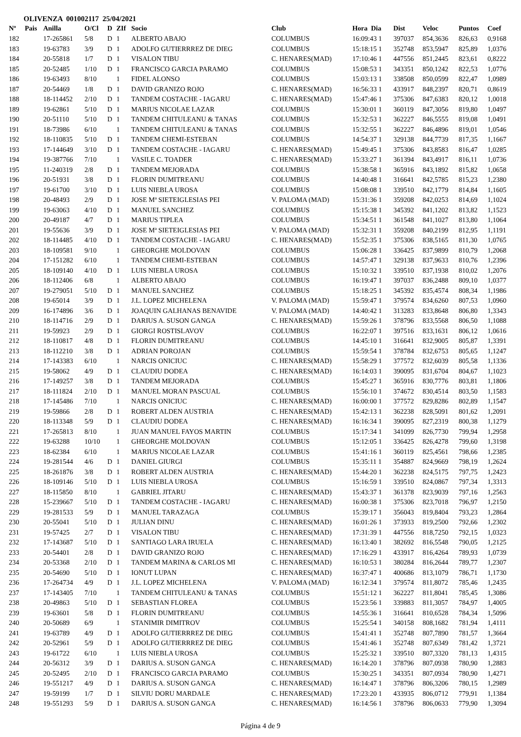OLIVENZA 001002117 25/04/2021
| Nº | Pais | Anilla | O/Cl | D | ZIf | Socio | Club | Hora Dia | Dist | Veloc | Puntos | Coef |
| --- | --- | --- | --- | --- | --- | --- | --- | --- | --- | --- | --- | --- |
| 182 | | 17-265861 | 5/8 | D | 1 | ALBERTO ABAJO | COLUMBUS | 16:09:43 1 | 397037 | 854,3636 | 826,63 | 0,9168 |
| 183 | | 19-63783 | 3/9 | D | 1 | ADOLFO GUTIERRREZ DE DIEG | COLUMBUS | 15:18:15 1 | 352748 | 853,5947 | 825,89 | 1,0376 |
| 184 | | 20-55818 | 1/7 | D | 1 | VISALON TIBU | C. HENARES(MAD) | 17:10:46 1 | 447556 | 851,2445 | 823,61 | 0,8222 |
| 185 | | 20-52485 | 1/10 | D | 1 | FRANCISCO GARCIA PARAMO | COLUMBUS | 15:08:53 1 | 343351 | 850,1242 | 822,53 | 1,0776 |
| 186 | | 19-63493 | 8/10 | | 1 | FIDEL ALONSO | COLUMBUS | 15:03:13 1 | 338508 | 850,0599 | 822,47 | 1,0989 |
| 187 | | 20-54469 | 1/8 | D | 1 | DAVID GRANIZO ROJO | C. HENARES(MAD) | 16:56:33 1 | 433917 | 848,2397 | 820,71 | 0,8619 |
| 188 | | 18-114452 | 2/10 | D | 1 | TANDEM COSTACHE - IAGARU | C. HENARES(MAD) | 15:47:46 1 | 375306 | 847,6383 | 820,12 | 1,0018 |
| 189 | | 19-62861 | 5/10 | D | 1 | MARIUS NICOLAE LAZAR | COLUMBUS | 15:30:01 1 | 360119 | 847,3056 | 819,80 | 1,0497 |
| 190 | | 20-51110 | 5/10 | D | 1 | TANDEM CHITULEANU & TANAS | COLUMBUS | 15:32:53 1 | 362227 | 846,5555 | 819,08 | 1,0491 |
| 191 | | 18-73986 | 6/10 | | 1 | TANDEM CHITULEANU & TANAS | COLUMBUS | 15:32:55 1 | 362227 | 846,4896 | 819,01 | 1,0546 |
| 192 | | 18-110835 | 5/10 | D | 1 | TANDEM CHEMI-ESTEBAN | COLUMBUS | 14:54:37 1 | 329138 | 844,7739 | 817,35 | 1,1667 |
| 193 | | 17-144649 | 3/10 | D | 1 | TANDEM COSTACHE - IAGARU | C. HENARES(MAD) | 15:49:45 1 | 375306 | 843,8583 | 816,47 | 1,0285 |
| 194 | | 19-387766 | 7/10 | | 1 | VASILE C. TOADER | C. HENARES(MAD) | 15:33:27 1 | 361394 | 843,4917 | 816,11 | 1,0736 |
| 195 | | 11-240319 | 2/8 | D | 1 | TANDEM MEJORADA | COLUMBUS | 15:38:58 1 | 365916 | 843,1892 | 815,82 | 1,0658 |
| 196 | | 20-51931 | 3/8 | D | 1 | FLORIN DUMITREANU | COLUMBUS | 14:40:48 1 | 316641 | 842,5785 | 815,23 | 1,2380 |
| 197 | | 19-61700 | 3/10 | D | 1 | LUIS NIEBLA UROSA | COLUMBUS | 15:08:08 1 | 339510 | 842,1779 | 814,84 | 1,1605 |
| 198 | | 20-48493 | 2/9 | D | 1 | JOSE Mª SIETEIGLESIAS PEI | V. PALOMA (MAD) | 15:31:36 1 | 359208 | 842,0253 | 814,69 | 1,1024 |
| 199 | | 19-63063 | 4/10 | D | 1 | MANUEL SANCHEZ | COLUMBUS | 15:15:38 1 | 345392 | 841,1202 | 813,82 | 1,1523 |
| 200 | | 20-49187 | 4/7 | D | 1 | MARIUS TIPLEA | COLUMBUS | 15:34:51 1 | 361548 | 841,1027 | 813,80 | 1,1064 |
| 201 | | 19-55636 | 3/9 | D | 1 | JOSE Mª SIETEIGLESIAS PEI | V. PALOMA (MAD) | 15:32:31 1 | 359208 | 840,2199 | 812,95 | 1,1191 |
| 202 | | 18-114485 | 4/10 | D | 1 | TANDEM COSTACHE - IAGARU | C. HENARES(MAD) | 15:52:35 1 | 375306 | 838,5165 | 811,30 | 1,0765 |
| 203 | | 18-109581 | 9/10 | | 1 | GHEORGHE MOLDOVAN | COLUMBUS | 15:06:28 1 | 336425 | 837,9899 | 810,79 | 1,2068 |
| 204 | | 17-151282 | 6/10 | | 1 | TANDEM CHEMI-ESTEBAN | COLUMBUS | 14:57:47 1 | 329138 | 837,9633 | 810,76 | 1,2396 |
| 205 | | 18-109140 | 4/10 | D | 1 | LUIS NIEBLA UROSA | COLUMBUS | 15:10:32 1 | 339510 | 837,1938 | 810,02 | 1,2076 |
| 206 | | 18-112406 | 6/8 | | 1 | ALBERTO ABAJO | COLUMBUS | 16:19:47 1 | 397037 | 836,2488 | 809,10 | 1,0377 |
| 207 | | 19-279051 | 5/10 | D | 1 | MANUEL SANCHEZ | COLUMBUS | 15:18:25 1 | 345392 | 835,4574 | 808,34 | 1,1986 |
| 208 | | 19-65014 | 3/9 | D | 1 | J.L. LOPEZ MICHELENA | V. PALOMA (MAD) | 15:59:47 1 | 379574 | 834,6260 | 807,53 | 1,0960 |
| 209 | | 16-174896 | 3/6 | D | 1 | JOAQUIN GALHANAS BENAVIDE | V. PALOMA (MAD) | 14:40:42 1 | 313283 | 833,8648 | 806,80 | 1,3343 |
| 210 | | 18-114716 | 2/9 | D | 1 | DARIUS A. SUSON GANGA | C. HENARES(MAD) | 15:59:26 1 | 378796 | 833,5568 | 806,50 | 1,1088 |
| 211 | | 19-59923 | 2/9 | D | 1 | GIORGI ROSTISLAVOV | COLUMBUS | 16:22:07 1 | 397516 | 833,1631 | 806,12 | 1,0616 |
| 212 | | 18-110817 | 4/8 | D | 1 | FLORIN DUMITREANU | COLUMBUS | 14:45:10 1 | 316641 | 832,9005 | 805,87 | 1,3391 |
| 213 | | 18-112210 | 3/8 | D | 1 | ADRIAN POROJAN | COLUMBUS | 15:59:54 1 | 378784 | 832,6753 | 805,65 | 1,1247 |
| 214 | | 17-143383 | 6/10 | | 1 | NARCIS ONICIUC | C. HENARES(MAD) | 15:58:29 1 | 377572 | 832,6039 | 805,58 | 1,1336 |
| 215 | | 19-58062 | 4/9 | D | 1 | CLAUDIU DODEA | C. HENARES(MAD) | 16:14:03 1 | 390095 | 831,6704 | 804,67 | 1,1023 |
| 216 | | 17-149257 | 3/8 | D | 1 | TANDEM MEJORADA | COLUMBUS | 15:45:27 1 | 365916 | 830,7776 | 803,81 | 1,1806 |
| 217 | | 18-111824 | 2/10 | D | 1 | MANUEL MORAN PASCUAL | COLUMBUS | 15:56:10 1 | 374672 | 830,4514 | 803,50 | 1,1583 |
| 218 | | 17-145486 | 7/10 | | 1 | NARCIS ONICIUC | C. HENARES(MAD) | 16:00:00 1 | 377572 | 829,8286 | 802,89 | 1,1547 |
| 219 | | 19-59866 | 2/8 | D | 1 | ROBERT ALDEN AUSTRIA | C. HENARES(MAD) | 15:42:13 1 | 362238 | 828,5091 | 801,62 | 1,2091 |
| 220 | | 18-113348 | 5/9 | D | 1 | CLAUDIU DODEA | C. HENARES(MAD) | 16:16:34 1 | 390095 | 827,2319 | 800,38 | 1,1279 |
| 221 | | 17-265813 | 8/10 | | 1 | JUAN MANUEL FAYOS MARTIN | COLUMBUS | 15:17:34 1 | 341099 | 826,7730 | 799,94 | 1,2958 |
| 222 | | 19-63288 | 10/10 | | 1 | GHEORGHE MOLDOVAN | COLUMBUS | 15:12:05 1 | 336425 | 826,4278 | 799,60 | 1,3198 |
| 223 | | 18-62384 | 6/10 | | 1 | MARIUS NICOLAE LAZAR | COLUMBUS | 15:41:16 1 | 360119 | 825,4561 | 798,66 | 1,2385 |
| 224 | | 19-281544 | 4/6 | D | 1 | DANIEL GIURGI | COLUMBUS | 15:35:11 1 | 354887 | 824,9669 | 798,19 | 1,2624 |
| 225 | | 18-261876 | 3/8 | D | 1 | ROBERT ALDEN AUSTRIA | C. HENARES(MAD) | 15:44:20 1 | 362238 | 824,5175 | 797,75 | 1,2423 |
| 226 | | 18-109146 | 5/10 | D | 1 | LUIS NIEBLA UROSA | COLUMBUS | 15:16:59 1 | 339510 | 824,0867 | 797,34 | 1,3313 |
| 227 | | 18-115850 | 8/10 | | 1 | GABRIEL JITARU | C. HENARES(MAD) | 15:43:37 1 | 361378 | 823,9039 | 797,16 | 1,2563 |
| 228 | | 15-239667 | 5/10 | D | 1 | TANDEM COSTACHE - IAGARU | C. HENARES(MAD) | 16:00:38 1 | 375306 | 823,7018 | 796,97 | 1,2150 |
| 229 | | 19-281533 | 5/9 | D | 1 | MANUEL TARAZAGA | COLUMBUS | 15:39:17 1 | 356043 | 819,8404 | 793,23 | 1,2864 |
| 230 | | 20-55041 | 5/10 | D | 1 | JULIAN DINU | C. HENARES(MAD) | 16:01:26 1 | 373933 | 819,2500 | 792,66 | 1,2302 |
| 231 | | 19-57425 | 2/7 | D | 1 | VISALON TIBU | C. HENARES(MAD) | 17:31:39 1 | 447556 | 818,7250 | 792,15 | 1,0323 |
| 232 | | 17-143687 | 5/10 | D | 1 | SANTIAGO LARA IRUELA | C. HENARES(MAD) | 16:13:40 1 | 382692 | 816,5548 | 790,05 | 1,2125 |
| 233 | | 20-54401 | 2/8 | D | 1 | DAVID GRANIZO ROJO | C. HENARES(MAD) | 17:16:29 1 | 433917 | 816,4264 | 789,93 | 1,0739 |
| 234 | | 20-53368 | 2/10 | D | 1 | TANDEM MARINA & CARLOS MI | C. HENARES(MAD) | 16:10:53 1 | 380284 | 816,2644 | 789,77 | 1,2307 |
| 235 | | 20-54690 | 5/10 | D | 1 | IONUT LUPAN | C. HENARES(MAD) | 16:37:47 1 | 400686 | 813,1079 | 786,71 | 1,1730 |
| 236 | | 17-264734 | 4/9 | D | 1 | J.L. LOPEZ MICHELENA | V. PALOMA (MAD) | 16:12:34 1 | 379574 | 811,8072 | 785,46 | 1,2435 |
| 237 | | 17-143405 | 7/10 | | 1 | TANDEM CHITULEANU & TANAS | COLUMBUS | 15:51:12 1 | 362227 | 811,8041 | 785,45 | 1,3086 |
| 238 | | 20-49863 | 5/10 | D | 1 | SEBASTIAN FLOREA | COLUMBUS | 15:23:56 1 | 339883 | 811,3057 | 784,97 | 1,4005 |
| 239 | | 19-63601 | 5/8 | D | 1 | FLORIN DUMITREANU | COLUMBUS | 14:55:36 1 | 316641 | 810,6528 | 784,34 | 1,5096 |
| 240 | | 20-50689 | 6/9 | | 1 | STANIMIR DIMITROV | COLUMBUS | 15:25:54 1 | 340158 | 808,1682 | 781,94 | 1,4111 |
| 241 | | 19-63789 | 4/9 | D | 1 | ADOLFO GUTIERRREZ DE DIEG | COLUMBUS | 15:41:41 1 | 352748 | 807,7890 | 781,57 | 1,3664 |
| 242 | | 20-52961 | 5/9 | D | 1 | ADOLFO GUTIERRREZ DE DIEG | COLUMBUS | 15:41:46 1 | 352748 | 807,6349 | 781,42 | 1,3721 |
| 243 | | 19-61722 | 6/10 | | 1 | LUIS NIEBLA UROSA | COLUMBUS | 15:25:32 1 | 339510 | 807,3320 | 781,13 | 1,4315 |
| 244 | | 20-56312 | 3/9 | D | 1 | DARIUS A. SUSON GANGA | C. HENARES(MAD) | 16:14:20 1 | 378796 | 807,0938 | 780,90 | 1,2883 |
| 245 | | 20-52495 | 2/10 | D | 1 | FRANCISCO GARCIA PARAMO | COLUMBUS | 15:30:25 1 | 343351 | 807,0934 | 780,90 | 1,4271 |
| 246 | | 19-551217 | 4/9 | D | 1 | DARIUS A. SUSON GANGA | C. HENARES(MAD) | 16:14:47 1 | 378796 | 806,3206 | 780,15 | 1,2989 |
| 247 | | 19-59199 | 1/7 | D | 1 | SILVIU DORU MARDALE | C. HENARES(MAD) | 17:23:20 1 | 433935 | 806,0712 | 779,91 | 1,1384 |
| 248 | | 19-551293 | 5/9 | D | 1 | DARIUS A. SUSON GANGA | C. HENARES(MAD) | 16:14:56 1 | 378796 | 806,0633 | 779,90 | 1,3094 |
Página 4 de 9